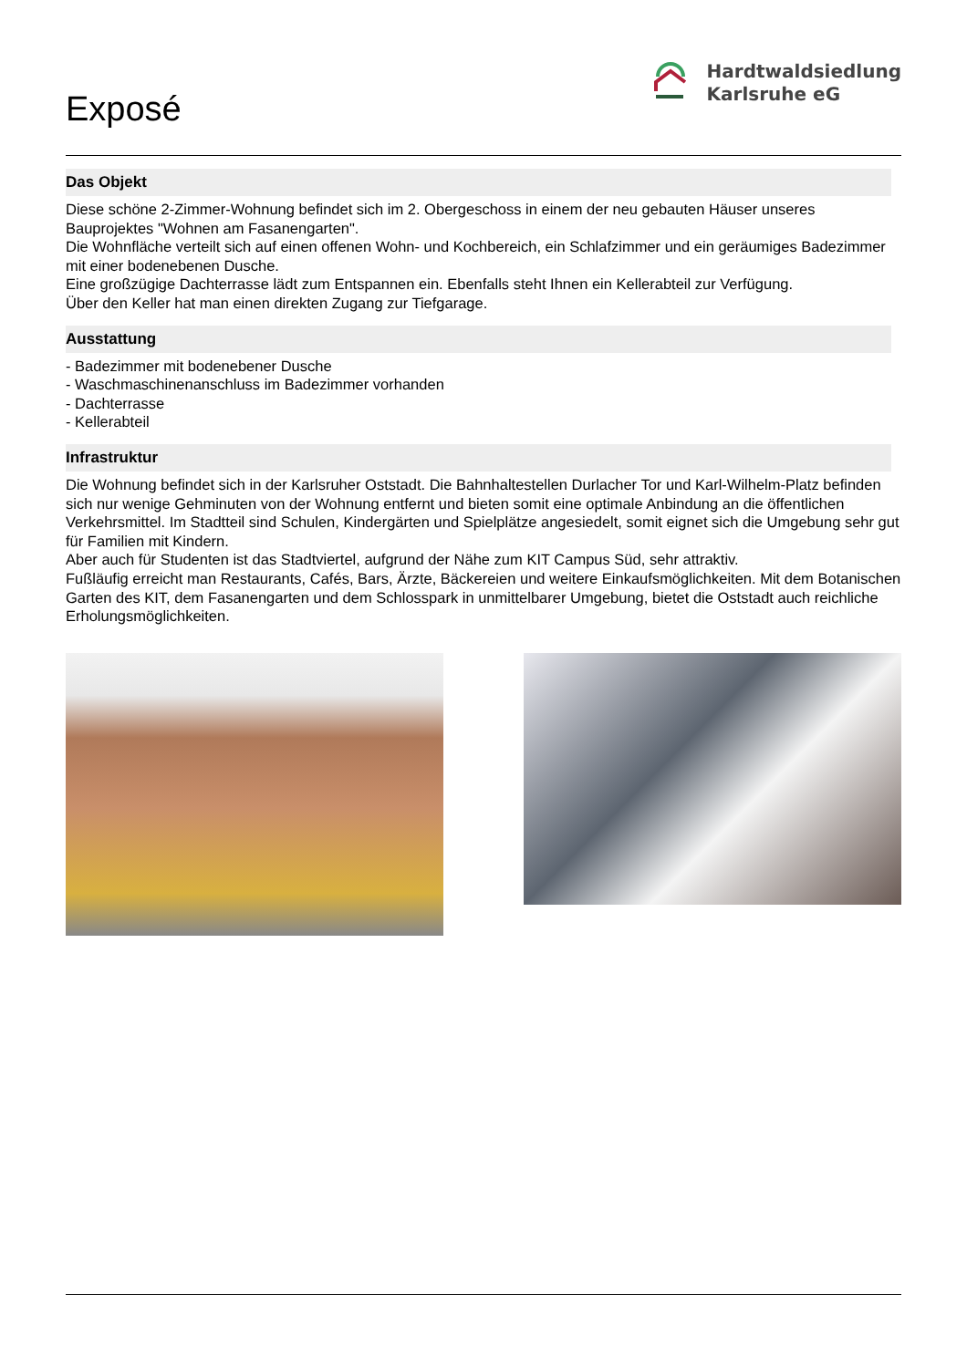Exposé
Hardtwaldsiedlung
Karlsruhe eG
Das Objekt
Diese schöne 2-Zimmer-Wohnung befindet sich im 2. Obergeschoss in einem der neu gebauten Häuser unseres Bauprojektes "Wohnen am Fasanengarten".
Die Wohnfläche verteilt sich auf einen offenen Wohn- und Kochbereich, ein Schlafzimmer und ein geräumiges Badezimmer mit einer bodenebenen Dusche.
Eine großzügige Dachterrasse lädt zum Entspannen ein. Ebenfalls steht Ihnen ein Kellerabteil zur Verfügung.
Über den Keller hat man einen direkten Zugang zur Tiefgarage.
Ausstattung
- Badezimmer mit bodenebener Dusche
- Waschmaschinenanschluss im Badezimmer vorhanden
- Dachterrasse
- Kellerabteil
Infrastruktur
Die Wohnung befindet sich in der Karlsruher Oststadt. Die Bahnhaltestellen Durlacher Tor und Karl-Wilhelm-Platz befinden sich nur wenige Gehminuten von der Wohnung entfernt und bieten somit eine optimale Anbindung an die öffentlichen Verkehrsmittel. Im Stadtteil sind Schulen, Kindergärten und Spielplätze angesiedelt, somit eignet sich die Umgebung sehr gut für Familien mit Kindern.
Aber auch für Studenten ist das Stadtviertel, aufgrund der Nähe zum KIT Campus Süd, sehr attraktiv.
Fußläufig erreicht man Restaurants, Cafés, Bars, Ärzte, Bäckereien und weitere Einkaufsmöglichkeiten. Mit dem Botanischen Garten des KIT, dem Fasanengarten und dem Schlosspark in unmittelbarer Umgebung, bietet die Oststadt auch reichliche Erholungsmöglichkeiten.